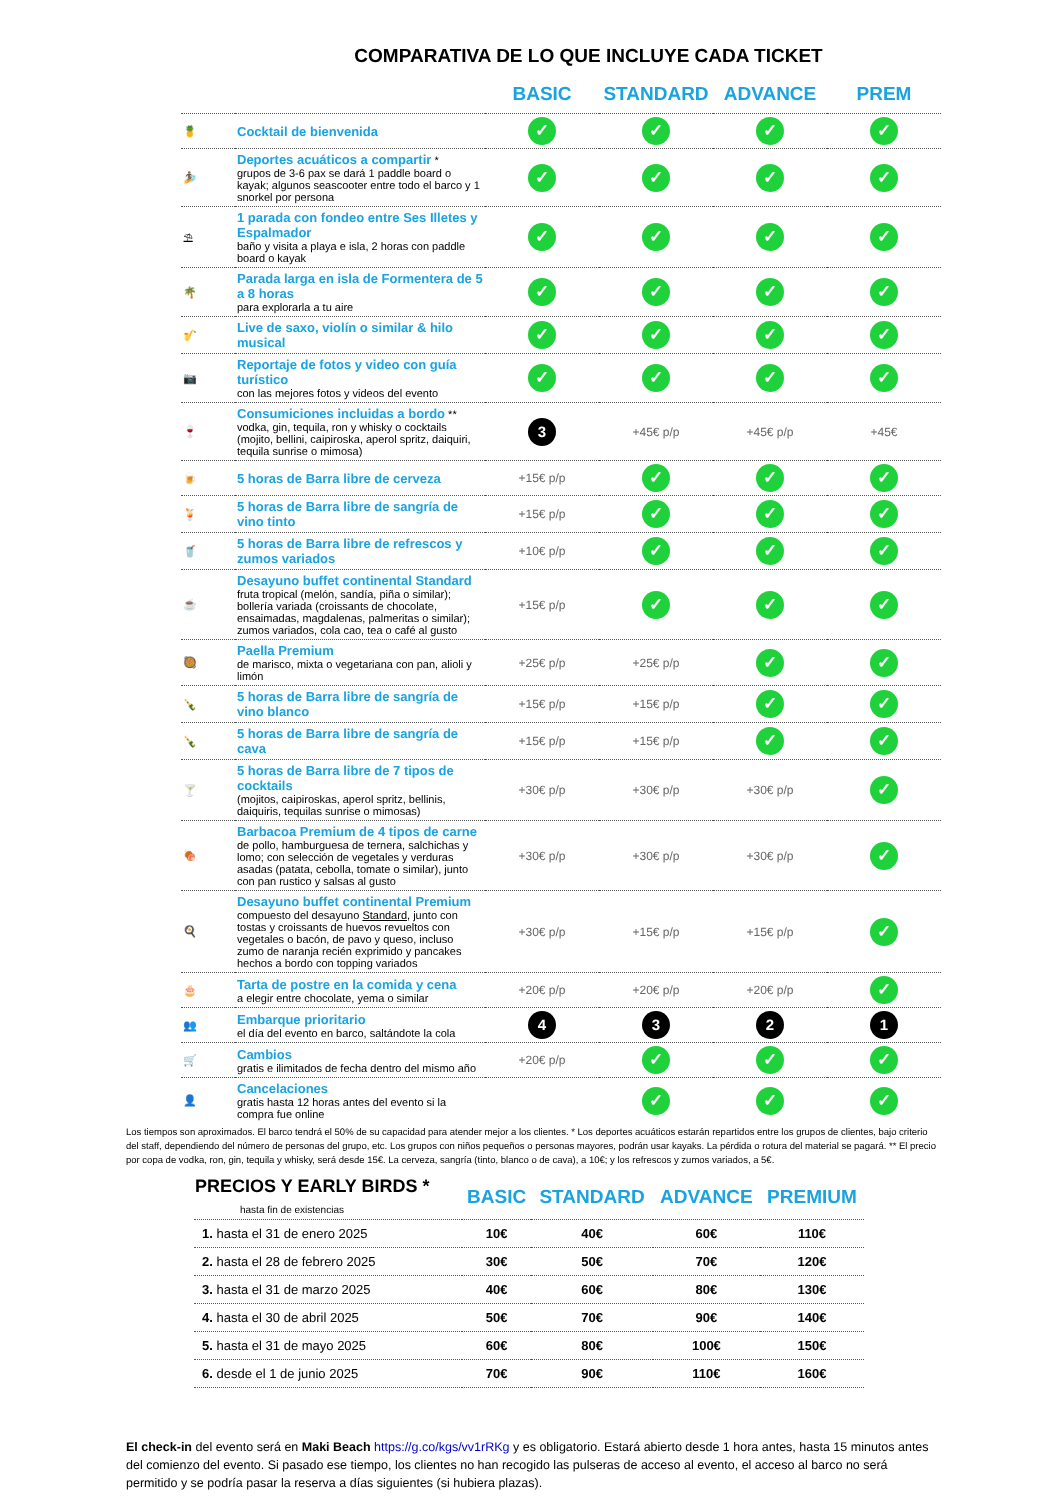COMPARATIVA DE LO QUE INCLUYE CADA TICKET
| | | BASIC | STANDARD | ADVANCE | PREM |
| --- | --- | --- | --- | --- | --- |
| 🍍 | Cocktail de bienvenida | ✓ | ✓ | ✓ | ✓ |
| 🏄 | Deportes acuáticos a compartir * grupos de 3-6 pax se dará 1 paddle board o kayak; algunos seascooter entre todo el barco y 1 snorkel por persona | ✓ | ✓ | ✓ | ✓ |
| ⛱ | 1 parada con fondeo entre Ses Illetes y Espalmador baño y visita a playa e isla, 2 horas con paddle board o kayak | ✓ | ✓ | ✓ | ✓ |
| 🌴 | Parada larga en isla de Formentera de 5 a 8 horas para explorarla a tu aire | ✓ | ✓ | ✓ | ✓ |
| 🎷 | Live de saxo, violín o similar & hilo musical | ✓ | ✓ | ✓ | ✓ |
| 📷 | Reportaje de fotos y video con guía turístico con las mejores fotos y videos del evento | ✓ | ✓ | ✓ | ✓ |
| 🍷 | Consumiciones incluidas a bordo ** vodka, gin, tequila, ron y whisky o cocktails (mojito, bellini, caipiroska, aperol spritz, daiquiri, tequila sunrise o mimosa) | 3 | +45€ p/p | +45€ p/p | +45€ |
| 🍺 | 5 horas de Barra libre de cerveza | +15€ p/p | ✓ | ✓ | ✓ |
| 🍹 | 5 horas de Barra libre de sangría de vino tinto | +15€ p/p | ✓ | ✓ | ✓ |
| 🥤 | 5 horas de Barra libre de refrescos y zumos variados | +10€ p/p | ✓ | ✓ | ✓ |
| ☕ | Desayuno buffet continental Standard fruta tropical (melón, sandía, piña o similar); bollería variada (croissants de chocolate, ensaimadas, magdalenas, palmeritas o similar); zumos variados, cola cao, tea o café al gusto | +15€ p/p | ✓ | ✓ | ✓ |
| 🥘 | Paella Premium de marisco, mixta o vegetariana con pan, alioli y limón | +25€ p/p | +25€ p/p | ✓ | ✓ |
| 🍾 | 5 horas de Barra libre de sangría de vino blanco | +15€ p/p | +15€ p/p | ✓ | ✓ |
| 🍾 | 5 horas de Barra libre de sangría de cava | +15€ p/p | +15€ p/p | ✓ | ✓ |
| 🍸 | 5 horas de Barra libre de 7 tipos de cocktails (mojitos, caipiroskas, aperol spritz, bellinis, daiquiris, tequilas sunrise o mimosas) | +30€ p/p | +30€ p/p | +30€ p/p | ✓ |
| 🍖 | Barbacoa Premium de 4 tipos de carne de pollo, hamburguesa de ternera, salchichas y lomo; con selección de vegetales y verduras asadas (patata, cebolla, tomate o similar), junto con pan rustico y salsas al gusto | +30€ p/p | +30€ p/p | +30€ p/p | ✓ |
| 🍳 | Desayuno buffet continental Premium compuesto del desayuno Standard , junto con tostas y croissants de huevos revueltos con vegetales o bacón, de pavo y queso, incluso zumo de naranja recién exprimido y pancakes hechos a bordo con topping variados | +30€ p/p | +15€ p/p | +15€ p/p | ✓ |
| 🎂 | Tarta de postre en la comida y cena a elegir entre chocolate, yema o similar | +20€ p/p | +20€ p/p | +20€ p/p | ✓ |
| 👥 | Embarque prioritario el día del evento en barco, saltándote la cola | 4 | 3 | 2 | 1 |
| 🛒 | Cambios gratis e ilimitados de fecha dentro del mismo año | +20€ p/p | ✓ | ✓ | ✓ |
| 👤 | Cancelaciones gratis hasta 12 horas antes del evento si la compra fue online | | ✓ | ✓ | ✓ |
Los tiempos son aproximados. El barco tendrá el 50% de su capacidad para atender mejor a los clientes. * Los deportes acuáticos estarán repartidos entre los grupos de clientes, bajo criterio del staff, dependiendo del número de personas del grupo, etc. Los grupos con niños pequeños o personas mayores, podrán usar kayaks. La pérdida o rotura del material se pagará. ** El precio por copa de vodka, ron, gin, tequila y whisky, será desde 15€. La cerveza, sangría (tinto, blanco o de cava), a 10€; y los refrescos y zumos variados, a 5€.
| PRECIOS Y EARLY BIRDS * hasta fin de existencias | BASIC | STANDARD | ADVANCE | PREMIUM |
| --- | --- | --- | --- | --- |
| 1. hasta el 31 de enero 2025 | 10€ | 40€ | 60€ | 110€ |
| 2. hasta el 28 de febrero 2025 | 30€ | 50€ | 70€ | 120€ |
| 3. hasta el 31 de marzo 2025 | 40€ | 60€ | 80€ | 130€ |
| 4. hasta el 30 de abril 2025 | 50€ | 70€ | 90€ | 140€ |
| 5. hasta el 31 de mayo 2025 | 60€ | 80€ | 100€ | 150€ |
| 6. desde el 1 de junio 2025 | 70€ | 90€ | 110€ | 160€ |
El check-in del evento será en Maki Beach https://g.co/kgs/vv1rRKg y es obligatorio. Estará abierto desde 1 hora antes, hasta 15 minutos antes del comienzo del evento. Si pasado ese tiempo, los clientes no han recogido las pulseras de acceso al evento, el acceso al barco no será permitido y se podría pasar la reserva a días siguientes (si hubiera plazas).